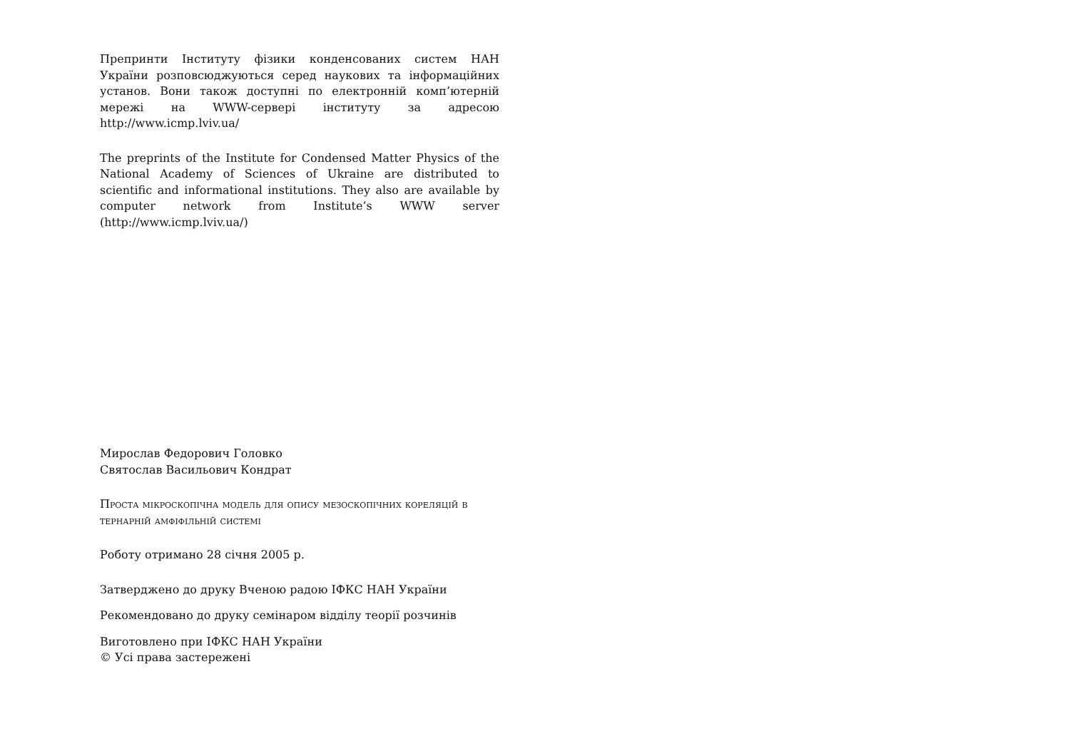Препринти Інституту фізики конденсованих систем НАН України розповсюджуються серед наукових та інформаційних установ. Вони також доступні по електронній комп’ютерній мережі на WWW-сервері інституту за адресою http://www.icmp.lviv.ua/
The preprints of the Institute for Condensed Matter Physics of the National Academy of Sciences of Ukraine are distributed to scientific and informational institutions. They also are available by computer network from Institute’s WWW server (http://www.icmp.lviv.ua/)
Мирослав Федорович Головко
Святослав Васильович Кондрат
Проста мікроскопічна модель для опису мезоскопічних кореляцій в тернарній амфіфільній системі
Роботу отримано 28 січня 2005 р.
Затверджено до друку Вченою радою ІФКС НАН України
Рекомендовано до друку семінаром відділу теорії розчинів
Виготовлено при ІФКС НАН України
© Усі права застережені